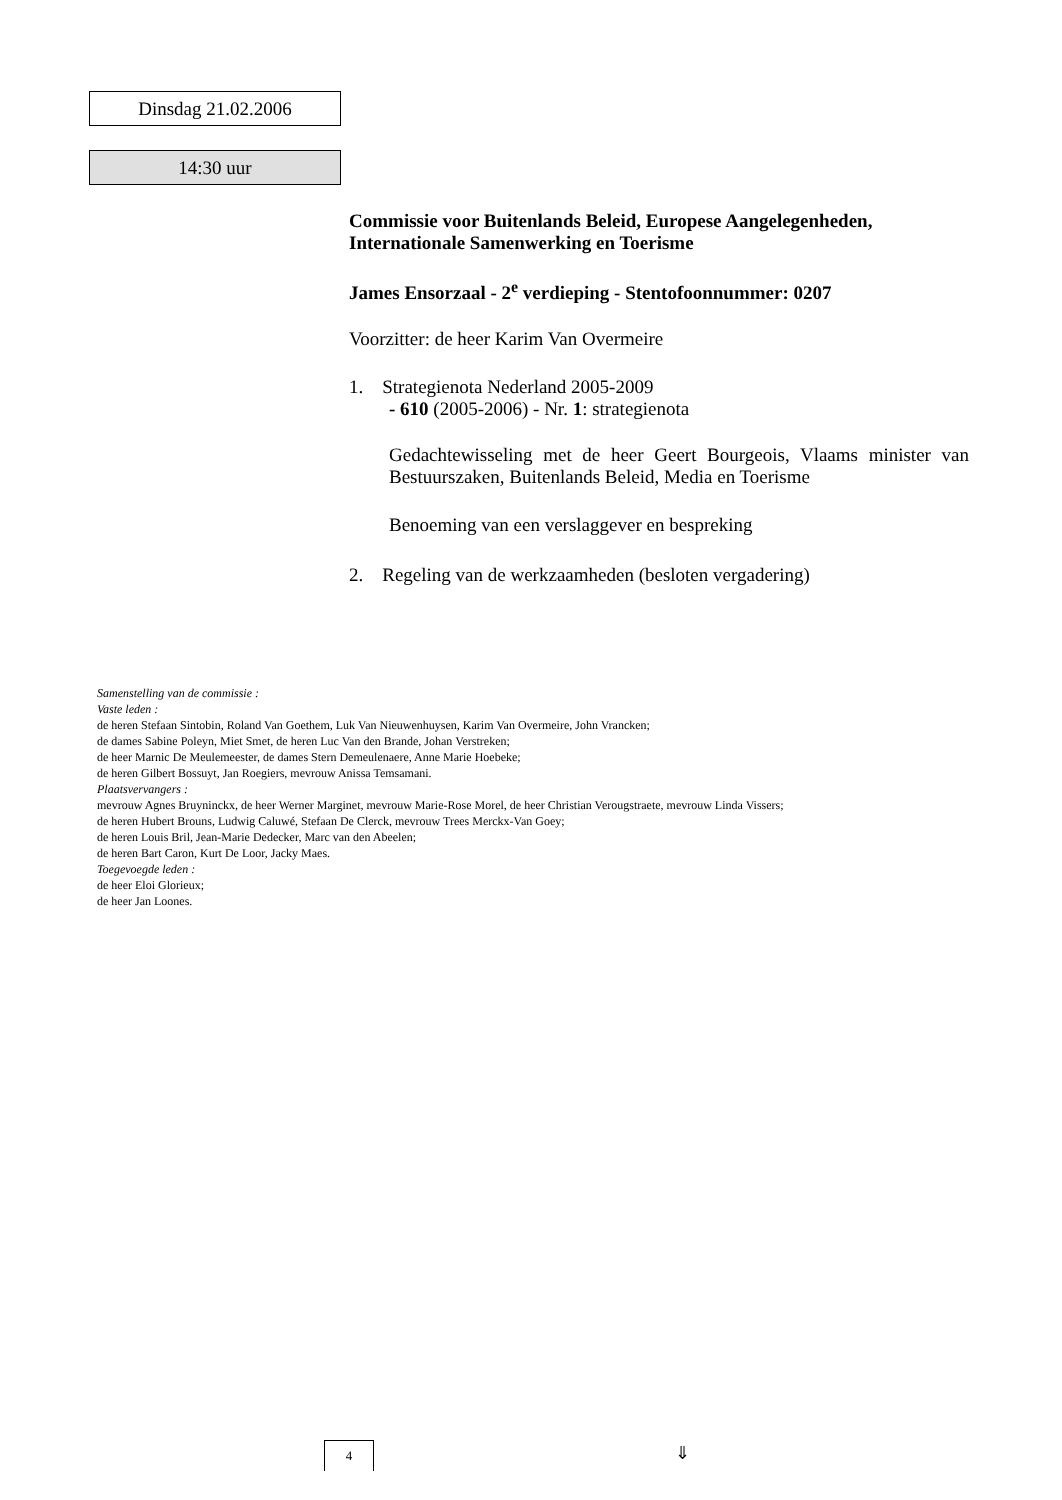Dinsdag 21.02.2006
14:30 uur
Commissie voor Buitenlands Beleid, Europese Aangelegenheden, Internationale Samenwerking en Toerisme
James Ensorzaal - 2<sup>e</sup> verdieping - Stentofoonnummer: 0207
Voorzitter: de heer Karim Van Overmeire
1. Strategienota Nederland 2005-2009
- 610 (2005-2006) - Nr. 1: strategienota
Gedachtewisseling met de heer Geert Bourgeois, Vlaams minister van Bestuurszaken, Buitenlands Beleid, Media en Toerisme
Benoeming van een verslaggever en bespreking
2. Regeling van de werkzaamheden (besloten vergadering)
Samenstelling van de commissie :
Vaste leden :
de heren Stefaan Sintobin, Roland Van Goethem, Luk Van Nieuwenhuysen, Karim Van Overmeire, John Vrancken;
de dames Sabine Poleyn, Miet Smet, de heren Luc Van den Brande, Johan Verstreken;
de heer Marnic De Meulemeester, de dames Stern Demeulenaere, Anne Marie Hoebeke;
de heren Gilbert Bossuyt, Jan Roegiers, mevrouw Anissa Temsamani.
Plaatsvervangers :
mevrouw Agnes Bruyninckx, de heer Werner Marginet, mevrouw Marie-Rose Morel, de heer Christian Verougstraete, mevrouw Linda Vissers;
de heren Hubert Brouns, Ludwig Caluwé, Stefaan De Clerck, mevrouw Trees Merckx-Van Goey;
de heren Louis Bril, Jean-Marie Dedecker, Marc van den Abeelen;
de heren Bart Caron, Kurt De Loor, Jacky Maes.
Toegevoegde leden :
de heer Eloi Glorieux;
de heer Jan Loones.
4 ⇓